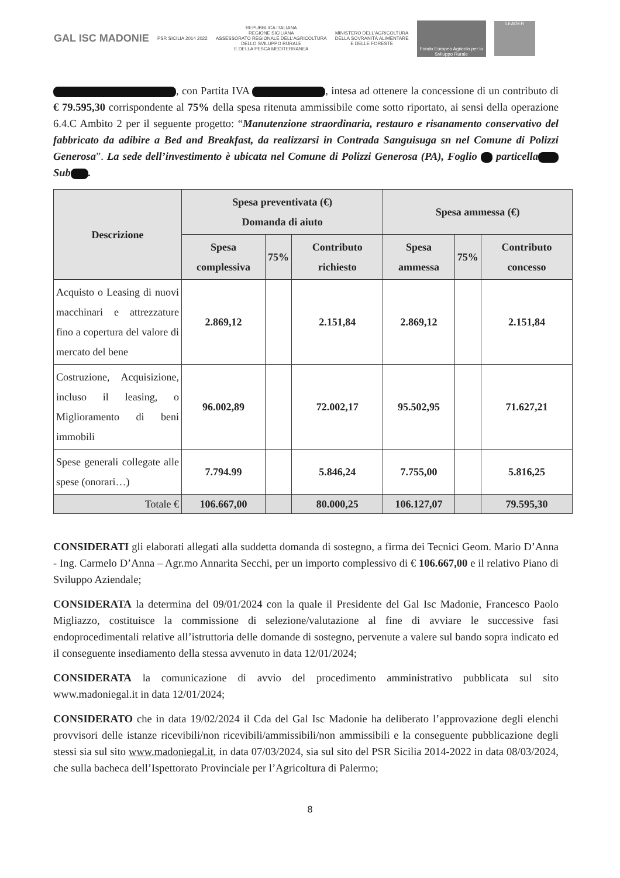GAL ISC MADONIE
PSR SICILIA 2014 2022
REPUBBLICA ITALIANA
REGIONE SICILIANA
ASSESSORATO REGIONALE DELL'AGRICOLTURA
DELLO SVILUPPO RURALE
E DELLA PESCA MEDITERRANEA
MINISTERO DELL'AGRICOLTURA
DELLA SOVRANITÀ ALIMENTARE
E DELLE FORESTE
Fondo Europeo Agricolo per lo Sviluppo Rurale
LEADER
, con Partita IVA , intesa ad ottenere la concessione di un contributo di € 79.595,30 corrispondente al 75% della spesa ritenuta ammissibile come sotto riportato, ai sensi della operazione 6.4.C Ambito 2 per il seguente progetto: “Manutenzione straordinaria, restauro e risanamento conservativo del fabbricato da adibire a Bed and Breakfast, da realizzarsi in Contrada Sanguisuga sn nel Comune di Polizzi Generosa”. La sede dell’investimento è ubicata nel Comune di Polizzi Generosa (PA), Foglio particella Sub .
| Descrizione | Spesa preventivata (€) Domanda di aiuto | | | Spesa ammessa (€) | | |
| --- | --- | --- | --- | --- | --- | --- |
| | Spesa complessiva | 75% | Contributo richiesto | Spesa ammessa | 75% | Contributo concesso |
| Acquisto o Leasing di nuovi macchinari e attrezzature fino a copertura del valore di mercato del bene | 2.869,12 | | 2.151,84 | 2.869,12 | | 2.151,84 |
| Costruzione, Acquisizione, incluso il leasing, o Miglioramento di beni immobili | 96.002,89 | | 72.002,17 | 95.502,95 | | 71.627,21 |
| Spese generali collegate alle spese (onorari…) | 7.794.99 | | 5.846,24 | 7.755,00 | | 5.816,25 |
| Totale € | 106.667,00 | | 80.000,25 | 106.127,07 | | 79.595,30 |
CONSIDERATI gli elaborati allegati alla suddetta domanda di sostegno, a firma dei Tecnici Geom. Mario D’Anna - Ing. Carmelo D’Anna – Agr.mo Annarita Secchi, per un importo complessivo di € 106.667,00 e il relativo Piano di Sviluppo Aziendale;
CONSIDERATA la determina del 09/01/2024 con la quale il Presidente del Gal Isc Madonie, Francesco Paolo Migliazzo, costituisce la commissione di selezione/valutazione al fine di avviare le successive fasi endoprocedimentali relative all’istruttoria delle domande di sostegno, pervenute a valere sul bando sopra indicato ed il conseguente insediamento della stessa avvenuto in data 12/01/2024;
CONSIDERATA la comunicazione di avvio del procedimento amministrativo pubblicata sul sito www.madoniegal.it in data 12/01/2024;
CONSIDERATO che in data 19/02/2024 il Cda del Gal Isc Madonie ha deliberato l’approvazione degli elenchi provvisori delle istanze ricevibili/non ricevibili/ammissibili/non ammissibili e la conseguente pubblicazione degli stessi sia sul sito www.madoniegal.it, in data 07/03/2024, sia sul sito del PSR Sicilia 2014-2022 in data 08/03/2024, che sulla bacheca dell’Ispettorato Provinciale per l’Agricoltura di Palermo;
8